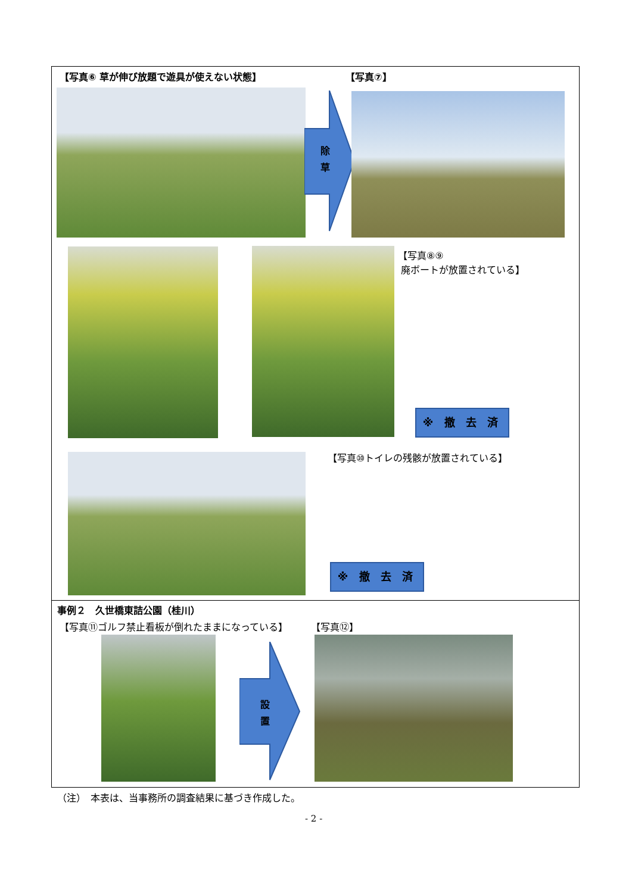【写真⑥ 草が伸び放題で遊具が使えない状態】
【写真⑦】
除
草
【写真⑧⑨
廃ボートが放置されている】
※ 撤 去 済
【写真⑩トイレの残骸が放置されている】
※ 撤 去 済
事例２　久世橋東詰公園（桂川）
【写真⑪ゴルフ禁止看板が倒れたままになっている】
【写真⑫】
設
置
（注）　本表は、当事務所の調査結果に基づき作成した。
- 2 -